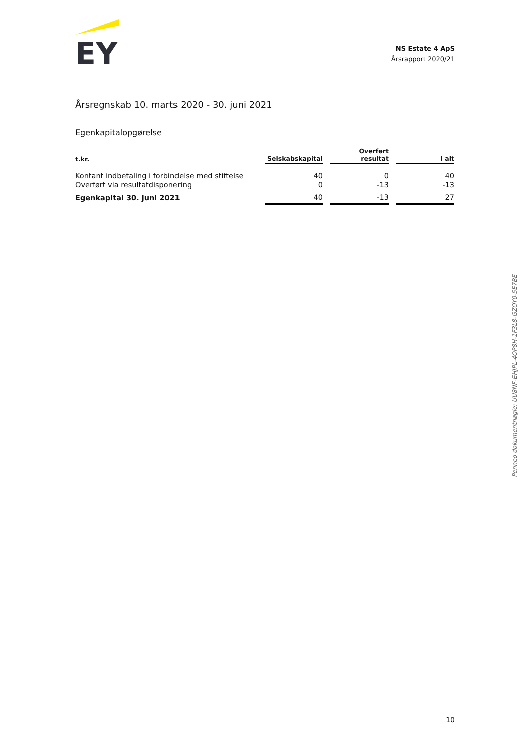EY
NS Estate 4 ApS
Årsrapport 2020/21
Årsregnskab 10. marts 2020 - 30. juni 2021
Egenkapitalopgørelse
| t.kr. | Selskabskapital | Overført resultat | I alt |
| --- | --- | --- | --- |
| Kontant indbetaling i forbindelse med stiftelse | 40 | 0 | 40 |
| Overført via resultatdisponering | 0 | -13 | -13 |
| Egenkapital 30. juni 2021 | 40 | -13 | 27 |
Penneo dokumentnøgle: UU8NF-EHJPL-4OP8H-1F3L8-GZOY0-5E7BE
10